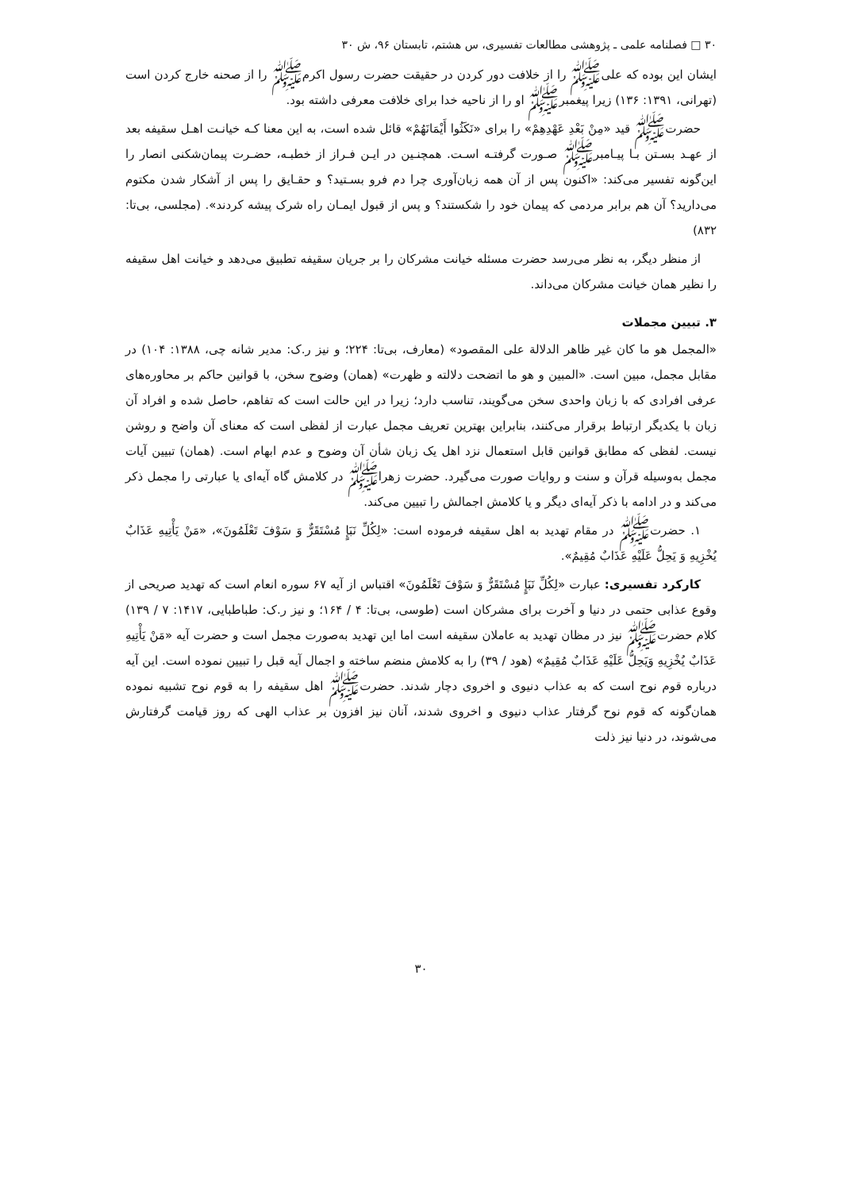۳۰ □ فصلنامه علمی ـ پژوهشی مطالعات تفسیری، س هشتم، تابستان ۹۶، ش ۳۰
ایشان این بوده که علی‌ﷺ را از خلافت دور کردن در حقیقت حضرت رسول اکرم‌ﷺ را از صحنه خارج کردن است (تهرانی، ۱۳۹۱: ۱۳۶) زیرا پیغمبرﷺ او را از ناحیه خدا برای خلافت معرفی داشته بود.
حضرتﷺ قید «مِنْ بَعْدِ عَهْدِهِمْ» را برای «نَكَثُوا أَيْمَانَهُمْ» قائل شده است، به این معنا کـه خیانـت اهـل سقیفه بعد از عهـد بسـتن بـا پیـامبرﷺ صـورت گرفتـه اسـت. همچنـین در ایـن فـراز از خطبـه، حضـرت پیمان‌شکنی انصار را این‌گونه تفسیر می‌کند: «اکنون پس از آن همه زبان‌آوری چرا دم فرو بسـتید؟ و حقـایق را پس از آشکار شدن مکتوم می‌دارید؟ آن هم برابر مردمی که پیمان خود را شکستند؟ و پس از قبول ایمـان راه شرک پیشه کردند». (مجلسی، بی‌تا: ۸۳۲)
از منظر دیگر، به نظر می‌رسد حضرت مسئله خیانت مشرکان را بر جریان سقیفه تطبیق می‌دهد و خیانت اهل سقیفه را نظیر همان خیانت مشرکان می‌داند.
۳. تبیین مجملات
«المجمل هو ما كان غير ظاهر الدلالة على المقصود» (معارف، بی‌تا: ۲۲۴؛ و نیز ر.ک: مدیر شانه چی، ۱۳۸۸: ۱۰۴) در مقابل مجمل، مبین است. «المبین و هو ما اتضحت دلالته و ظهرت» (همان) وضوح سخن، با قوانین حاکم بر محاوره‌های عرفی افرادی که با زبان واحدی سخن می‌گویند، تناسب دارد؛ زیرا در این حالت است که تفاهم، حاصل شده و افراد آن زبان با یکدیگر ارتباط برقرار می‌کنند، بنابراین بهترین تعریف مجمل عبارت از لفظی است که معنای آن واضح و روشن نیست. لفظی که مطابق قوانین قابل استعمال نزد اهل یک زبان شأن آن وضوح و عدم ابهام است. (همان) تبیین آیات مجمل به‌وسیله قرآن و سنت و روایات صورت می‌گیرد. حضرت زهراﷺ در کلامش گاه آیه‌ای یا عبارتی را مجمل ذکر می‌کند و در ادامه با ذکر آیه‌ای دیگر و یا کلامش اجمالش را تبیین می‌کند.
۱. حضرتﷺ در مقام تهدید به اهل سقیفه فرموده است: «لِكُلِّ نَبَإٍ مُسْتَقَرٌّ وَ سَوْفَ تَعْلَمُونَ»، «مَنْ يَأْتِيهِ عَذَابٌ يُخْزِيهِ وَ يَحِلُّ عَلَيْهِ عَذَابٌ مُقِيمٌ».
کارکرد تفسیری: عبارت «لِكُلِّ نَبَإٍ مُسْتَقَرٌّ وَ سَوْفَ تَعْلَمُونَ» اقتباس از آیه ۶۷ سوره انعام است که تهدید صریحی از وقوع عذابی حتمی در دنیا و آخرت برای مشرکان است (طوسی، بی‌تا: ۴ / ۱۶۴؛ و نیز ر.ک: طباطبایی، ۱۴۱۷: ۷ / ۱۳۹) کلام حضرتﷺ نیز در مظان تهدید به عاملان سقیفه است اما این تهدید به‌صورت مجمل است و حضرت آیه «مَنْ يَأْتِيهِ عَذَابٌ يُخْزِيهِ وَيَحِلُّ عَلَيْهِ عَذَابٌ مُقِيمٌ» (هود / ۳۹) را به کلامش منضم ساخته و اجمال آیه قبل را تبیین نموده است. این آیه درباره قوم نوح است که به عذاب دنیوی و اخروی دچار شدند. حضرتﷺ اهل سقیفه را به قوم نوح تشبیه نموده همان‌گونه که قوم نوح گرفتار عذاب دنیوی و اخروی شدند، آنان نیز افزون بر عذاب الهی که روز قیامت گرفتارش می‌شوند، در دنیا نیز ذلت
۳۰